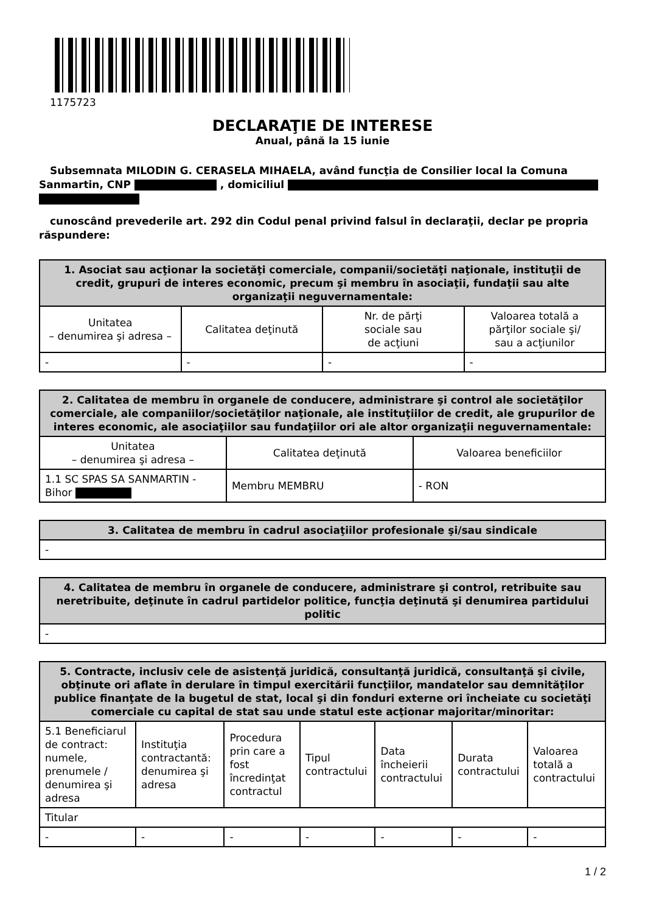1175723
DECLARAŢIE DE INTERESE
Anual, până la 15 iunie
Subsemnata MILODIN G. CERASELA MIHAELA, având funcţia de Consilier local la Comuna Sanmartin, CNP , domiciliul
cunoscând prevederile art. 292 din Codul penal privind falsul în declaraţii, declar pe propria răspundere:
| 1. Asociat sau acţionar la societăţi comerciale, companii/societăţi naţionale, instituţii de credit, grupuri de interes economic, precum şi membru în asociaţii, fundaţii sau alte organizaţii neguvernamentale: | | | |
| --- | --- | --- | --- |
| Unitatea – denumirea şi adresa – | Calitatea deţinută | Nr. de părţi sociale sau de acţiuni | Valoarea totală a părţilor sociale şi/ sau a acţiunilor |
| - | - | - | - |
| 2. Calitatea de membru în organele de conducere, administrare şi control ale societăţilor comerciale, ale companiilor/societăţilor naţionale, ale instituţiilor de credit, ale grupurilor de interes economic, ale asociaţiilor sau fundaţiilor ori ale altor organizaţii neguvernamentale: | | |
| --- | --- | --- |
| Unitatea – denumirea şi adresa – | Calitatea deţinută | Valoarea beneficiilor |
| 1.1 SC SPAS SA SANMARTIN - Bihor | Membru MEMBRU | - RON |
| 3. Calitatea de membru în cadrul asociaţiilor profesionale şi/sau sindicale |
| --- |
| - |
| 4. Calitatea de membru în organele de conducere, administrare şi control, retribuite sau neretribuite, deţinute în cadrul partidelor politice, funcţia deţinută şi denumirea partidului politic |
| --- |
| - |
| 5. Contracte, inclusiv cele de asistenţă juridică, consultanţă juridică, consultanţă şi civile, obţinute ori aflate în derulare în timpul exercitării funcţiilor, mandatelor sau demnităţilor publice finanţate de la bugetul de stat, local şi din fonduri externe ori încheiate cu societăţi comerciale cu capital de stat sau unde statul este acţionar majoritar/minoritar: | | | | | | |
| --- | --- | --- | --- | --- | --- | --- |
| 5.1 Beneficiarul de contract: numele, prenumele / denumirea şi adresa | Instituţia contractantă: denumirea şi adresa | Procedura prin care a fost încredinţat contractul | Tipul contractului | Data încheierii contractului | Durata contractului | Valoarea totală a contractului |
| Titular | | | | | | |
| - | - | - | - | - | - | - |
1 / 2